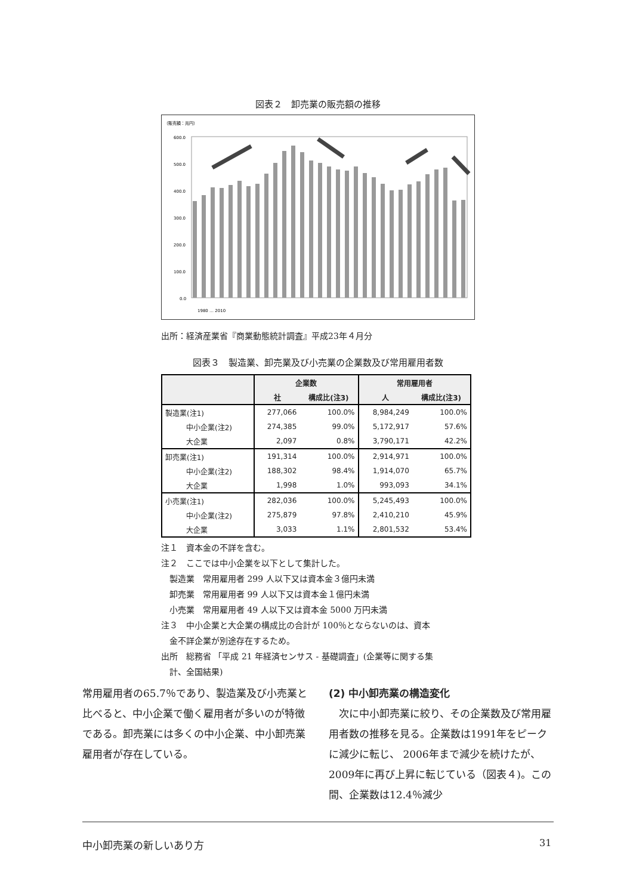図表２　卸売業の販売額の推移
（販売額：兆円）
600.0
500.0
400.0
300.0
200.0
100.0
0.0
1980 … 2010
出所：経済産業省『商業動態統計調査』平成23年４月分
図表３　製造業、卸売業及び小売業の企業数及び常用雇用者数
| | 企業数 | | 常用雇用者 | |
| --- | --- | --- | --- | --- |
| | 社 | 構成比(注3) | 人 | 構成比(注3) |
| 製造業(注1) | 277,066 | 100.0% | 8,984,249 | 100.0% |
| 中小企業(注2) | 274,385 | 99.0% | 5,172,917 | 57.6% |
| 大企業 | 2,097 | 0.8% | 3,790,171 | 42.2% |
| 卸売業(注1) | 191,314 | 100.0% | 2,914,971 | 100.0% |
| 中小企業(注2) | 188,302 | 98.4% | 1,914,070 | 65.7% |
| 大企業 | 1,998 | 1.0% | 993,093 | 34.1% |
| 小売業(注1) | 282,036 | 100.0% | 5,245,493 | 100.0% |
| 中小企業(注2) | 275,879 | 97.8% | 2,410,210 | 45.9% |
| 大企業 | 3,033 | 1.1% | 2,801,532 | 53.4% |
注１　資本金の不詳を含む。
注２　ここでは中小企業を以下として集計した。
　製造業　常用雇用者 299 人以下又は資本金３億円未満
　卸売業　常用雇用者 99 人以下又は資本金１億円未満
　小売業　常用雇用者 49 人以下又は資本金 5000 万円未満
注３　中小企業と大企業の構成比の合計が 100％とならないのは、資本
　金不詳企業が別途存在するため。
出所　総務省 「平成 21 年経済センサス - 基礎調査」(企業等に関する集
　計、全国結果)
常用雇用者の65.7％であり、製造業及び小売業と比べると、中小企業で働く雇用者が多いのが特徴である。卸売業には多くの中小企業、中小卸売業雇用者が存在している。
(2) 中小卸売業の構造変化
　次に中小卸売業に絞り、その企業数及び常用雇用者数の推移を見る。企業数は1991年をピークに減少に転じ、 2006年まで減少を続けたが、 2009年に再び上昇に転じている（図表４)。この間、企業数は12.4％減少
中小卸売業の新しいあり方 31